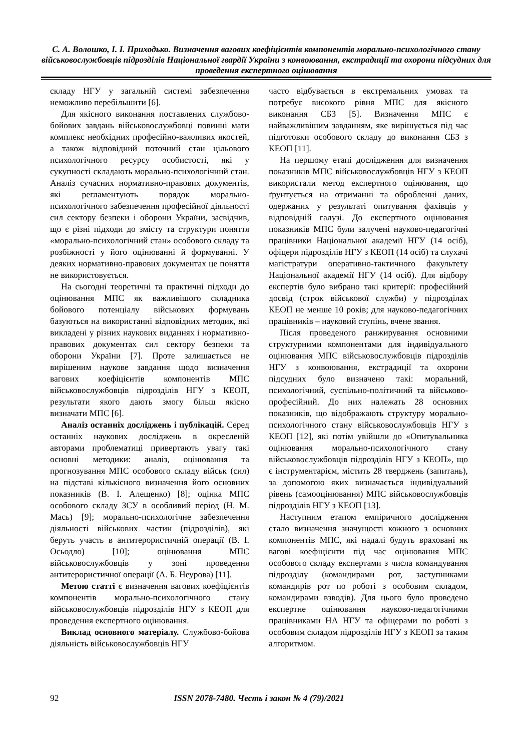С. А. Волошко, І. І. Приходько. Визначення вагових коефіцієнтів компонентів морально-психологічного стану військовослужбовців підрозділів Національної гвардії України з конвоювання, екстрадиції та охорони підсудних для проведення експертного оцінювання
складу НГУ у загальній системі забезпечення неможливо перебільшити [6].
Для якісного виконання поставлених службово-бойових завдань військовослужбовці повинні мати комплекс необхідних професійно-важливих якостей, а також відповідний поточний стан цільового психологічного ресурсу особистості, які у сукупності складають морально-психологічний стан. Аналіз сучасних нормативно-правових документів, які регламентують порядок морально-психологічного забезпечення професійної діяльності сил сектору безпеки і оборони України, засвідчив, що є різні підходи до змісту та структури поняття «морально-психологічний стан» особового складу та розбіжності у його оцінюванні й формуванні. У деяких нормативно-правових документах це поняття не використовується.
На сьогодні теоретичні та практичні підходи до оцінювання МПС як важливішого складника бойового потенціалу військових формувань базуються на використанні відповідних методик, які викладені у різних наукових виданнях і нормативно-правових документах сил сектору безпеки та оборони України [7]. Проте залишається не вирішеним наукове завдання щодо визначення вагових коефіцієнтів компонентів МПС військовослужбовців підрозділів НГУ з КЕОП, результати якого дають змогу більш якісно визначати МПС [6].
Аналіз останніх досліджень і публікацій. Серед останніх наукових досліджень в окресленій авторами проблематиці привертають увагу такі основні методики: аналіз, оцінювання та прогнозування МПС особового складу військ (сил) на підставі кількісного визначення його основних показників (В. І. Алещенко) [8]; оцінка МПС особового складу ЗСУ в особливий період (Н. М. Мась) [9]; морально-психологічне забезпечення діяльності військових частин (підрозділів), які беруть участь в антитерористичній операції (В. І. Осьодло) [10]; оцінювання МПС військовослужбовців у зоні проведення антитерористичної операції (А. Б. Неурова) [11].
Метою статті є визначення вагових коефіцієнтів компонентів морально-психологічного стану військовослужбовців підрозділів НГУ з КЕОП для проведення експертного оцінювання.
Виклад основного матеріалу. Службово-бойова діяльність військовослужбовців НГУ
часто відбувається в екстремальних умовах та потребує високого рівня МПС для якісного виконання СБЗ [5]. Визначення МПС є найважливішим завданням, яке вирішується під час підготовки особового складу до виконання СБЗ з КЕОП [11].
На першому етапі дослідження для визначення показників МПС військовослужбовців НГУ з КЕОП використали метод експертного оцінювання, що ґрунтується на отриманні та обробленні даних, одержаних у результаті опитування фахівців у відповідній галузі. До експертного оцінювання показників МПС були залучені науково-педагогічні працівники Національної академії НГУ (14 осіб), офіцери підрозділів НГУ з КЕОП (14 осіб) та слухачі магістратури оперативно-тактичного факультету Національної академії НГУ (14 осіб). Для відбору експертів було вибрано такі критерії: професійний досвід (строк військової служби) у підрозділах КЕОП не менше 10 років; для науково-педагогічних працівників – науковий ступінь, вчене звання.
Після проведеного ранжирування основними структурними компонентами для індивідуального оцінювання МПС військовослужбовців підрозділів НГУ з конвоювання, екстрадиції та охорони підсудних було визначено такі: моральний, психологічний, суспільно-політичний та військово-професійний. До них належать 28 основних показників, що відображають структуру морально-психологічного стану військовослужбовців НГУ з КЕОП [12], які потім увійшли до «Опитувальника оцінювання морально-психологічного стану військовослужбовців підрозділів НГУ з КЕОП», що є інструментарієм, містить 28 тверджень (запитань), за допомогою яких визначається індивідуальний рівень (самооцінювання) МПС військовослужбовців підрозділів НГУ з КЕОП [13].
Наступним етапом емпіричного дослідження стало визначення значущості кожного з основних компонентів МПС, які надалі будуть враховані як вагові коефіцієнти під час оцінювання МПС особового складу експертами з числа командування підрозділу (командирами рот, заступниками командирів рот по роботі з особовим складом, командирами взводів). Для цього було проведено експертне оцінювання науково-педагогічними працівниками НА НГУ та офіцерами по роботі з особовим складом підрозділів НГУ з КЕОП за таким алгоритмом.
92
ISSN 2078-7480. Честь і закон № 4 (79)/2021